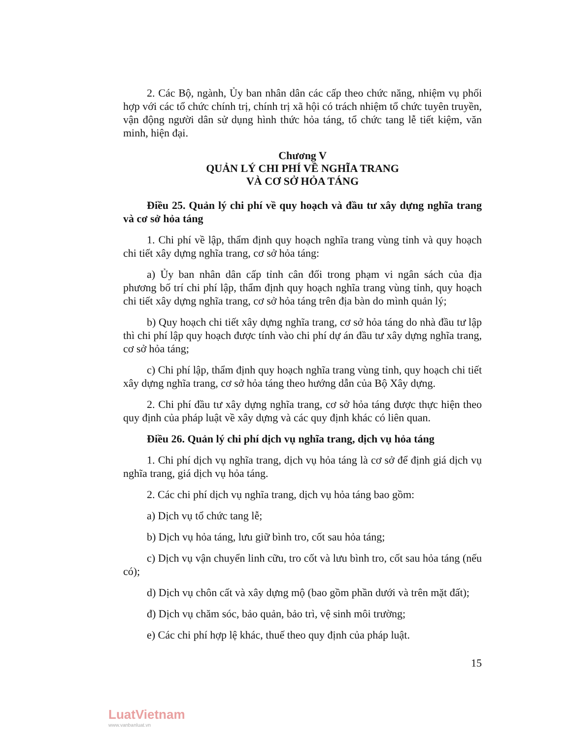2. Các Bộ, ngành, Ủy ban nhân dân các cấp theo chức năng, nhiệm vụ phối hợp với các tổ chức chính trị, chính trị xã hội có trách nhiệm tổ chức tuyên truyền, vận động người dân sử dụng hình thức hỏa táng, tổ chức tang lễ tiết kiệm, văn minh, hiện đại.
Chương V
QUẢN LÝ CHI PHÍ VỀ NGHĨA TRANG
VÀ CƠ SỞ HỎA TÁNG
Điều 25. Quản lý chi phí về quy hoạch và đầu tư xây dựng nghĩa trang và cơ sở hỏa táng
1. Chi phí về lập, thẩm định quy hoạch nghĩa trang vùng tỉnh và quy hoạch chi tiết xây dựng nghĩa trang, cơ sở hỏa táng:
a) Ủy ban nhân dân cấp tỉnh cân đối trong phạm vi ngân sách của địa phương bố trí chi phí lập, thẩm định quy hoạch nghĩa trang vùng tỉnh, quy hoạch chi tiết xây dựng nghĩa trang, cơ sở hỏa táng trên địa bàn do mình quản lý;
b) Quy hoạch chi tiết xây dựng nghĩa trang, cơ sở hỏa táng do nhà đầu tư lập thì chi phí lập quy hoạch được tính vào chi phí dự án đầu tư xây dựng nghĩa trang, cơ sở hỏa táng;
c) Chi phí lập, thẩm định quy hoạch nghĩa trang vùng tỉnh, quy hoạch chi tiết xây dựng nghĩa trang, cơ sở hỏa táng theo hướng dẫn của Bộ Xây dựng.
2. Chi phí đầu tư xây dựng nghĩa trang, cơ sở hỏa táng được thực hiện theo quy định của pháp luật về xây dựng và các quy định khác có liên quan.
Điều 26. Quản lý chi phí dịch vụ nghĩa trang, dịch vụ hỏa táng
1. Chi phí dịch vụ nghĩa trang, dịch vụ hỏa táng là cơ sở để định giá dịch vụ nghĩa trang, giá dịch vụ hỏa táng.
2. Các chi phí dịch vụ nghĩa trang, dịch vụ hỏa táng bao gồm:
a) Dịch vụ tổ chức tang lễ;
b) Dịch vụ hỏa táng, lưu giữ bình tro, cốt sau hỏa táng;
c) Dịch vụ vận chuyển linh cữu, tro cốt và lưu bình tro, cốt sau hỏa táng (nếu có);
d) Dịch vụ chôn cất và xây dựng mộ (bao gồm phần dưới và trên mặt đất);
đ) Dịch vụ chăm sóc, bảo quản, bảo trì, vệ sinh môi trường;
e) Các chi phí hợp lệ khác, thuế theo quy định của pháp luật.
15
LuatVietnam
www.vanbanluat.vn